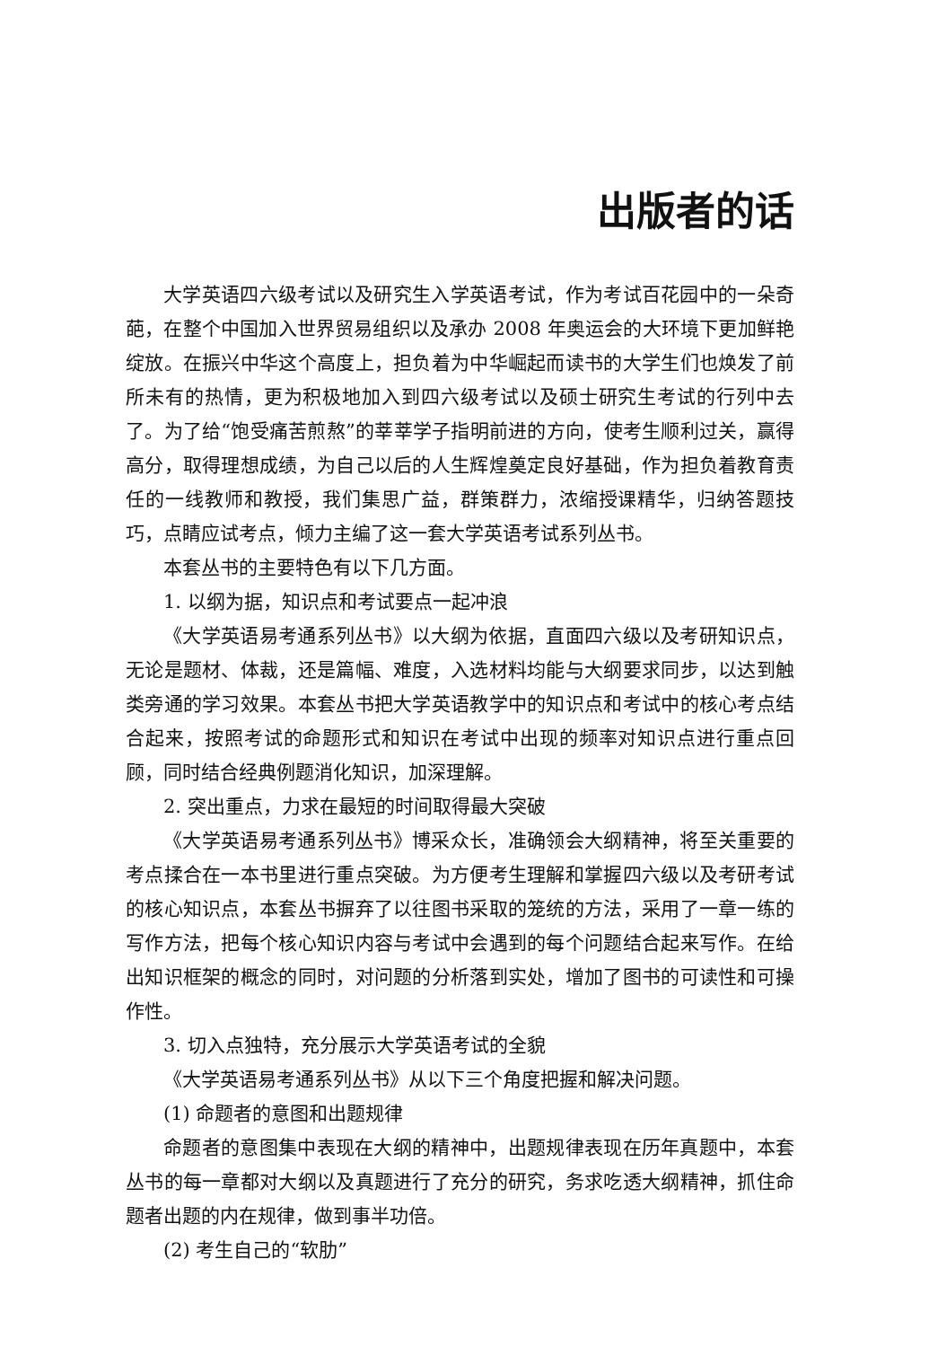出版者的话
大学英语四六级考试以及研究生入学英语考试，作为考试百花园中的一朵奇葩，在整个中国加入世界贸易组织以及承办 2008 年奥运会的大环境下更加鲜艳绽放。在振兴中华这个高度上，担负着为中华崛起而读书的大学生们也焕发了前所未有的热情，更为积极地加入到四六级考试以及硕士研究生考试的行列中去了。为了给“饱受痛苦煎熬”的莘莘学子指明前进的方向，使考生顺利过关，赢得高分，取得理想成绩，为自己以后的人生辉煌奠定良好基础，作为担负着教育责任的一线教师和教授，我们集思广益，群策群力，浓缩授课精华，归纳答题技巧，点睛应试考点，倾力主编了这一套大学英语考试系列丛书。
本套丛书的主要特色有以下几方面。
1. 以纲为据，知识点和考试要点一起冲浪
《大学英语易考通系列丛书》以大纲为依据，直面四六级以及考研知识点，无论是题材、体裁，还是篇幅、难度，入选材料均能与大纲要求同步，以达到触类旁通的学习效果。本套丛书把大学英语教学中的知识点和考试中的核心考点结合起来，按照考试的命题形式和知识在考试中出现的频率对知识点进行重点回顾，同时结合经典例题消化知识，加深理解。
2. 突出重点，力求在最短的时间取得最大突破
《大学英语易考通系列丛书》博采众长，准确领会大纲精神，将至关重要的考点揉合在一本书里进行重点突破。为方便考生理解和掌握四六级以及考研考试的核心知识点，本套丛书摒弃了以往图书采取的笼统的方法，采用了一章一练的写作方法，把每个核心知识内容与考试中会遇到的每个问题结合起来写作。在给出知识框架的概念的同时，对问题的分析落到实处，增加了图书的可读性和可操作性。
3. 切入点独特，充分展示大学英语考试的全貌
《大学英语易考通系列丛书》从以下三个角度把握和解决问题。
(1) 命题者的意图和出题规律
命题者的意图集中表现在大纲的精神中，出题规律表现在历年真题中，本套丛书的每一章都对大纲以及真题进行了充分的研究，务求吃透大纲精神，抓住命题者出题的内在规律，做到事半功倍。
(2) 考生自己的“软肋”